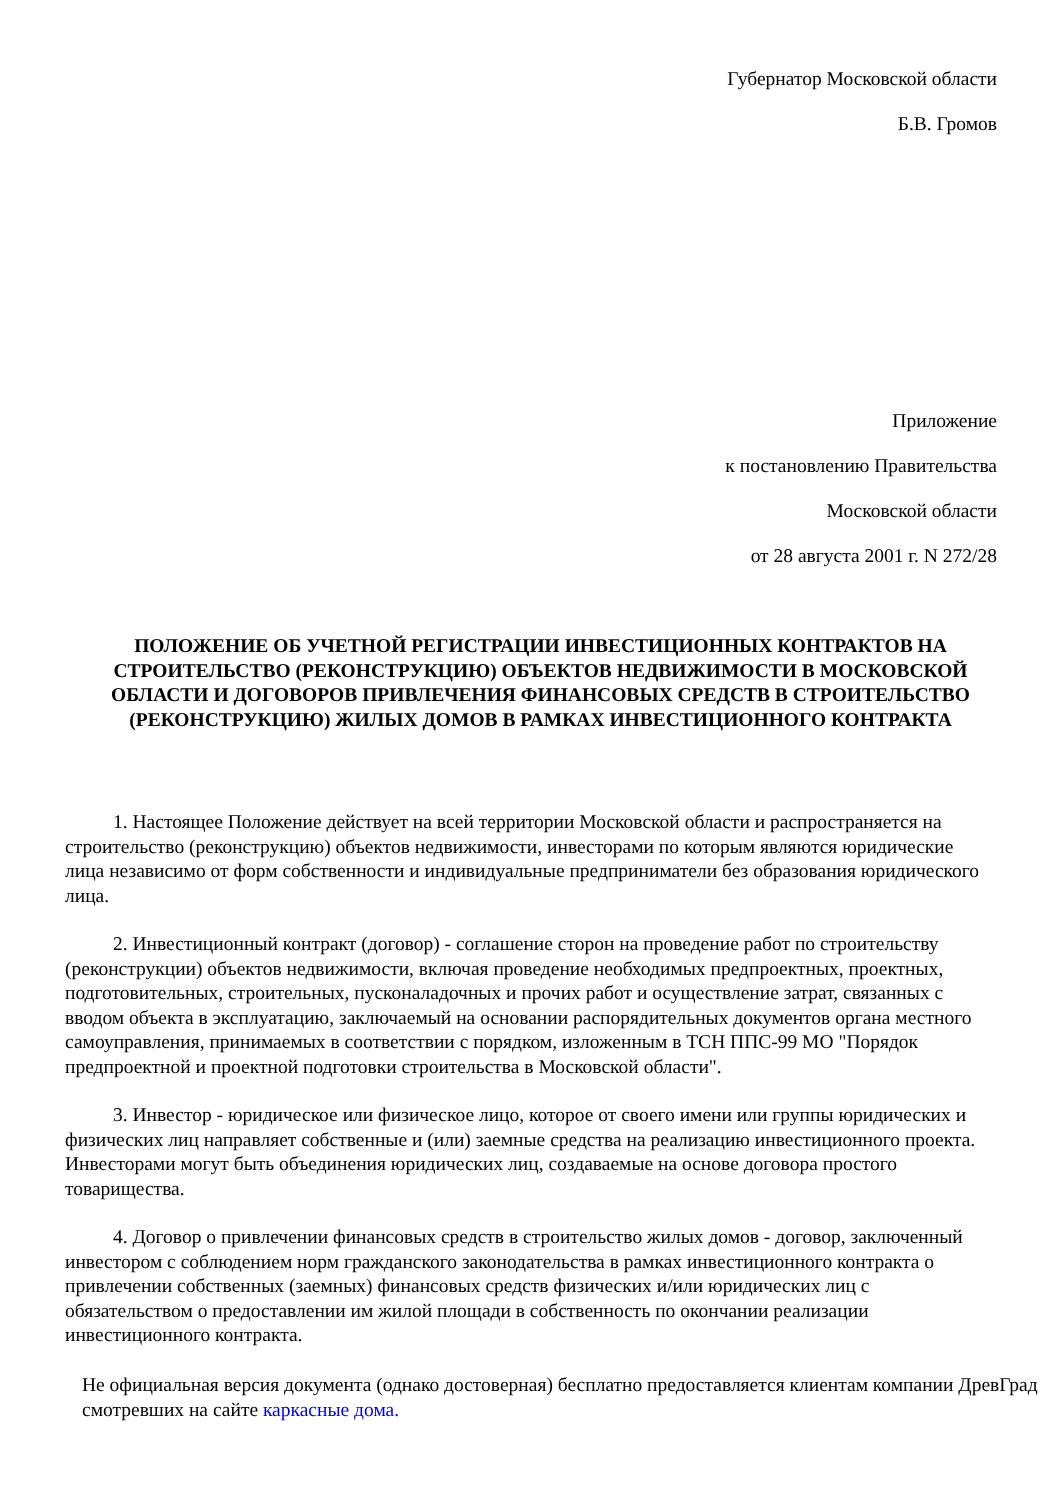Губернатор Московской области
Б.В. Громов
Приложение
к постановлению Правительства
Московской области
от 28 августа 2001 г. N 272/28
ПОЛОЖЕНИЕ ОБ УЧЕТНОЙ РЕГИСТРАЦИИ ИНВЕСТИЦИОННЫХ КОНТРАКТОВ НА СТРОИТЕЛЬСТВО (РЕКОНСТРУКЦИЮ) ОБЪЕКТОВ НЕДВИЖИМОСТИ В МОСКОВСКОЙ ОБЛАСТИ И ДОГОВОРОВ ПРИВЛЕЧЕНИЯ ФИНАНСОВЫХ СРЕДСТВ В СТРОИТЕЛЬСТВО (РЕКОНСТРУКЦИЮ) ЖИЛЫХ ДОМОВ В РАМКАХ ИНВЕСТИЦИОННОГО КОНТРАКТА
1. Настоящее Положение действует на всей территории Московской области и распространяется на строительство (реконструкцию) объектов недвижимости, инвесторами по которым являются юридические лица независимо от форм собственности и индивидуальные предприниматели без образования юридического лица.
2. Инвестиционный контракт (договор) - соглашение сторон на проведение работ по строительству (реконструкции) объектов недвижимости, включая проведение необходимых предпроектных, проектных, подготовительных, строительных, пусконаладочных и прочих работ и осуществление затрат, связанных с вводом объекта в эксплуатацию, заключаемый на основании распорядительных документов органа местного самоуправления, принимаемых в соответствии с порядком, изложенным в ТСН ППС-99 МО "Порядок предпроектной и проектной подготовки строительства в Московской области".
3. Инвестор - юридическое или физическое лицо, которое от своего имени или группы юридических и физических лиц направляет собственные и (или) заемные средства на реализацию инвестиционного проекта. Инвесторами могут быть объединения юридических лиц, создаваемые на основе договора простого товарищества.
4. Договор о привлечении финансовых средств в строительство жилых домов - договор, заключенный инвестором с соблюдением норм гражданского законодательства в рамках инвестиционного контракта о привлечении собственных (заемных) финансовых средств физических и/или юридических лиц с обязательством о предоставлении им жилой площади в собственность по окончании реализации инвестиционного контракта.
Не официальная версия документа (однако достоверная) бесплатно предоставляется клиентам компании ДревГрад смотревших на сайте каркасные дома.